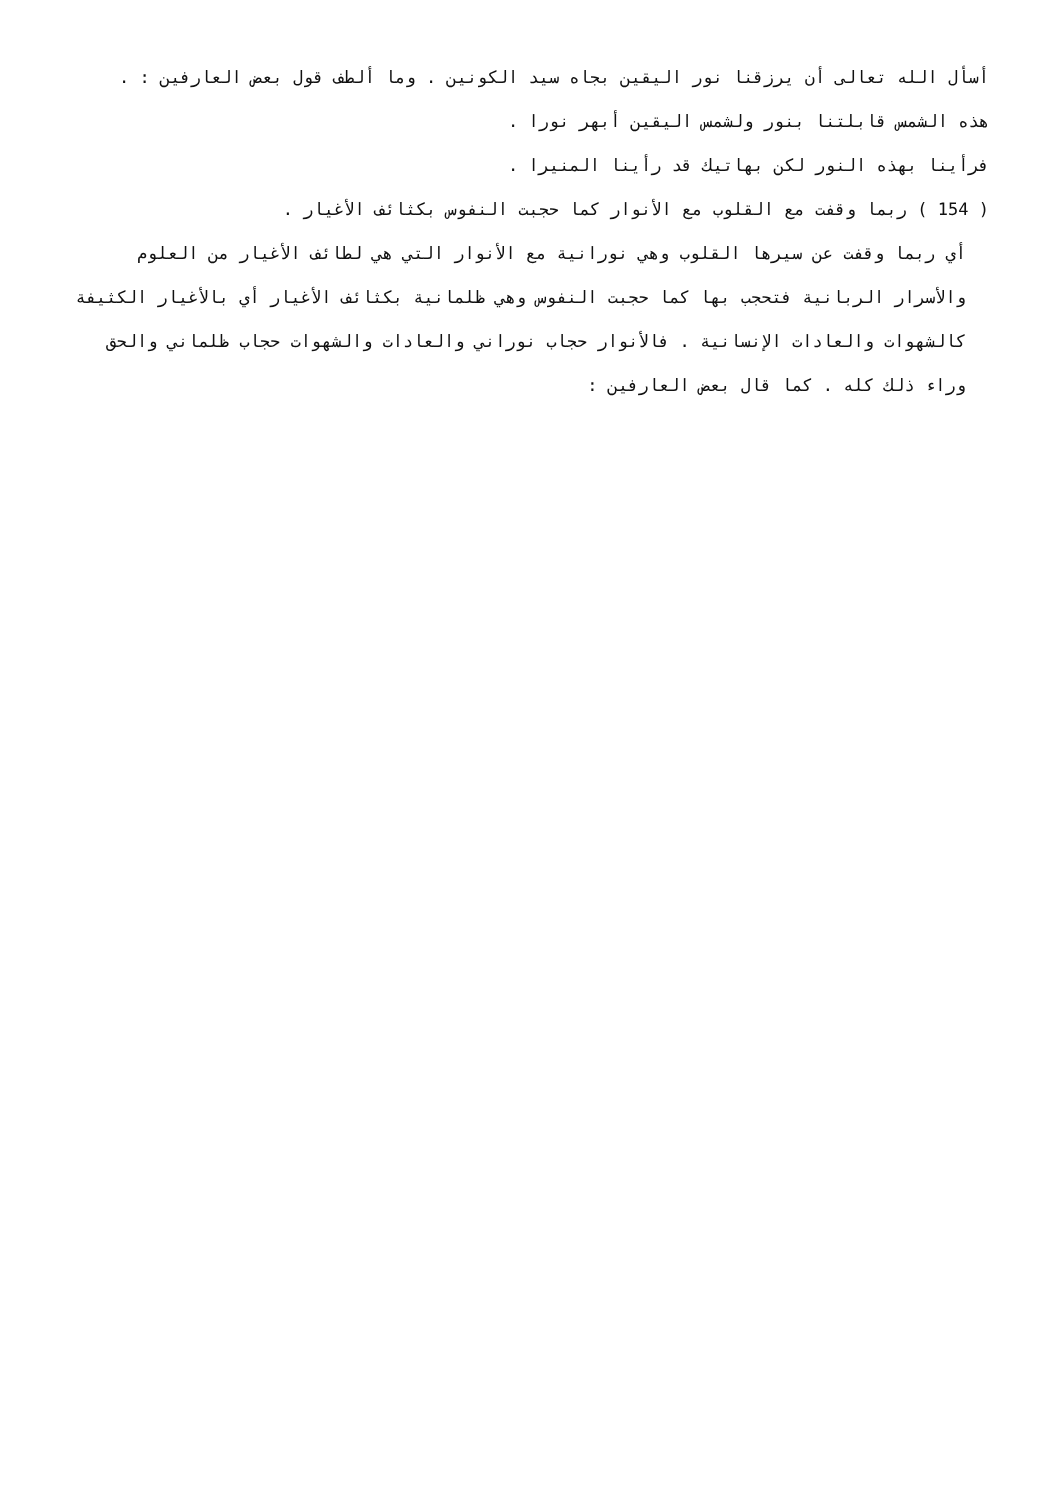أسأل الله تعالى أن يرزقنا نور اليقين بجاه سيد الكونين . وما ألطف قول بعض العارفين : .
هذه الشمس قابلتنا بنور ولشمس اليقين أبهر نورا .
فرأينا بهذه النور لكن بهاتيك قد رأينا المنيرا .
( 154 ) ربما وقفت مع القلوب مع الأنوار كما حجبت النفوس بكثائف الأغيار .
أي ربما وقفت عن سيرها القلوب وهي نورانية مع الأنوار التي هي لطائف الأغيار من العلوم والأسرار الربانية فتحجب بها كما حجبت النفوس وهي ظلمانية بكثائف الأغيار أي بالأغيار الكثيفة كالشهوات والعادات الإنسانية . فالأنوار حجاب نوراني والعادات والشهوات حجاب ظلماني والحق وراء ذلك كله . كما قال بعض العارفين :